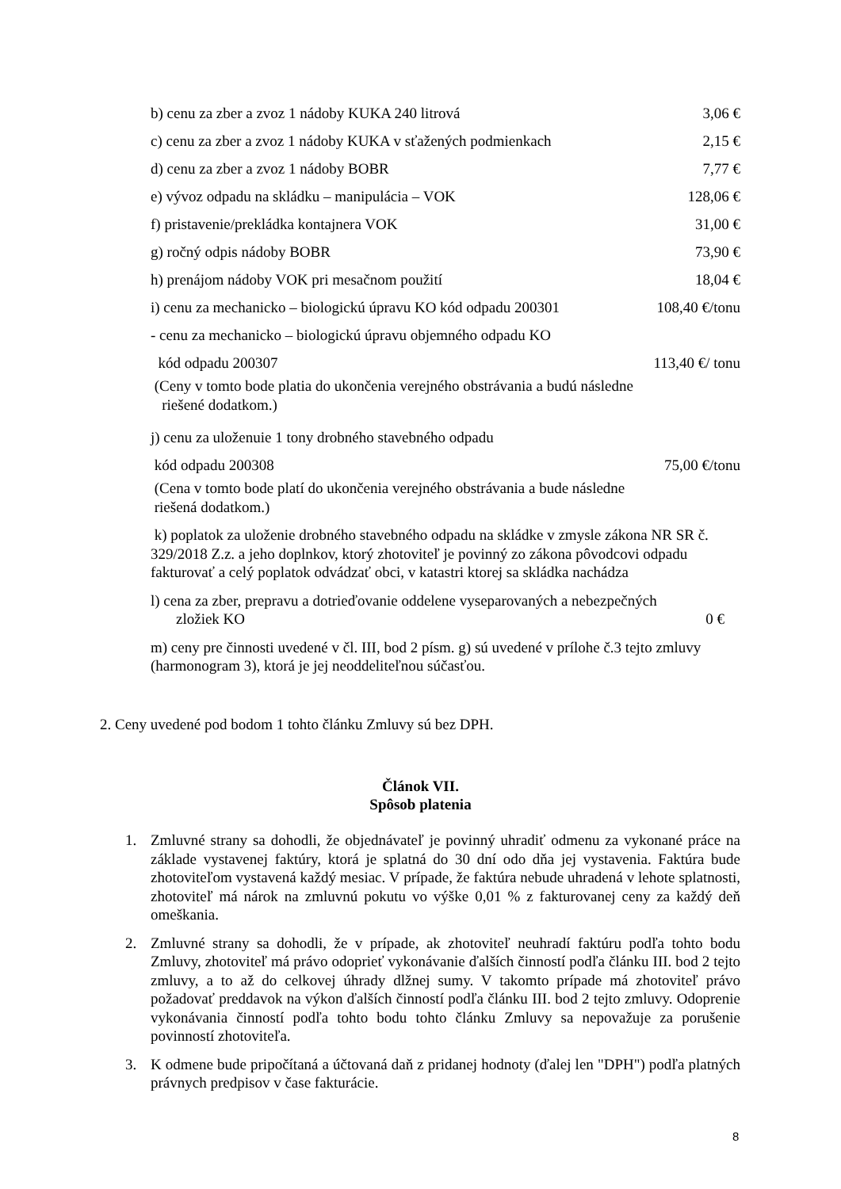b) cenu za zber a zvoz 1 nádoby KUKA 240 litrová 3,06 €
c) cenu za zber a zvoz 1 nádoby KUKA v sťažených podmienkach 2,15 €
d) cenu za zber a zvoz 1 nádoby BOBR 7,77 €
e) vývoz odpadu na skládku – manipulácia – VOK 128,06 €
f) pristavenie/prekládka kontajnera VOK 31,00 €
g) ročný odpis nádoby BOBR 73,90 €
h) prenájom nádoby VOK pri mesačnom použití 18,04 €
i) cenu za mechanicko – biologickú úpravu KO kód odpadu 200301 108,40 €/tonu
- cenu za mechanicko – biologickú úpravu objemného odpadu KO
kód odpadu 200307 113,40 €/ tonu
(Ceny v tomto bode platia do ukončenia verejného obstrávania a budú následne
riešené dodatkom.)
j) cenu za uloženuie 1 tony drobného stavebného odpadu
kód odpadu 200308 75,00 €/tonu
(Cena v tomto bode platí do ukončenia verejného obstrávania a bude následne
riešená dodatkom.)
k) poplatok za uloženie drobného stavebného odpadu na skládke v zmysle zákona NR SR č. 329/2018 Z.z. a jeho doplnkov, ktorý zhotoviteľ je povinný zo zákona pôvodcovi odpadu fakturovať a celý poplatok odvádzať obci, v katastri ktorej sa skládka nachádza
l) cena za zber, prepravu a dotrieďovanie oddelene vyseparovaných a nebezpečných
zložiek KO 0 €
m) ceny pre činnosti uvedené v čl. III, bod 2 písm. g) sú uvedené v prílohe č.3 tejto zmluvy (harmonogram 3), ktorá je jej neoddeliteľnou súčasťou.
2. Ceny uvedené pod bodom 1 tohto článku Zmluvy sú bez DPH.
Článok VII.
Spôsob platenia
1. Zmluvné strany sa dohodli, že objednávateľ je povinný uhradiť odmenu za vykonané práce na základe vystavenej faktúry, ktorá je splatná do 30 dní odo dňa jej vystavenia. Faktúra bude zhotoviteľom vystavená každý mesiac. V prípade, že faktúra nebude uhradená v lehote splatnosti, zhotoviteľ má nárok na zmluvnú pokutu vo výške 0,01 % z fakturovanej ceny za každý deň omeškania.
2. Zmluvné strany sa dohodli, že v prípade, ak zhotoviteľ neuhradí faktúru podľa tohto bodu Zmluvy, zhotoviteľ má právo odoprieť vykonávanie ďalších činností podľa článku III. bod 2 tejto zmluvy, a to až do celkovej úhrady dlžnej sumy. V takomto prípade má zhotoviteľ právo požadovať preddavok na výkon ďalších činností podľa článku III. bod 2 tejto zmluvy. Odoprenie vykonávania činností podľa tohto bodu tohto článku Zmluvy sa nepovažuje za porušenie povinností zhotoviteľa.
3. K odmene bude pripočítaná a účtovaná daň z pridanej hodnoty (ďalej len "DPH") podľa platných právnych predpisov v čase fakturácie.
8